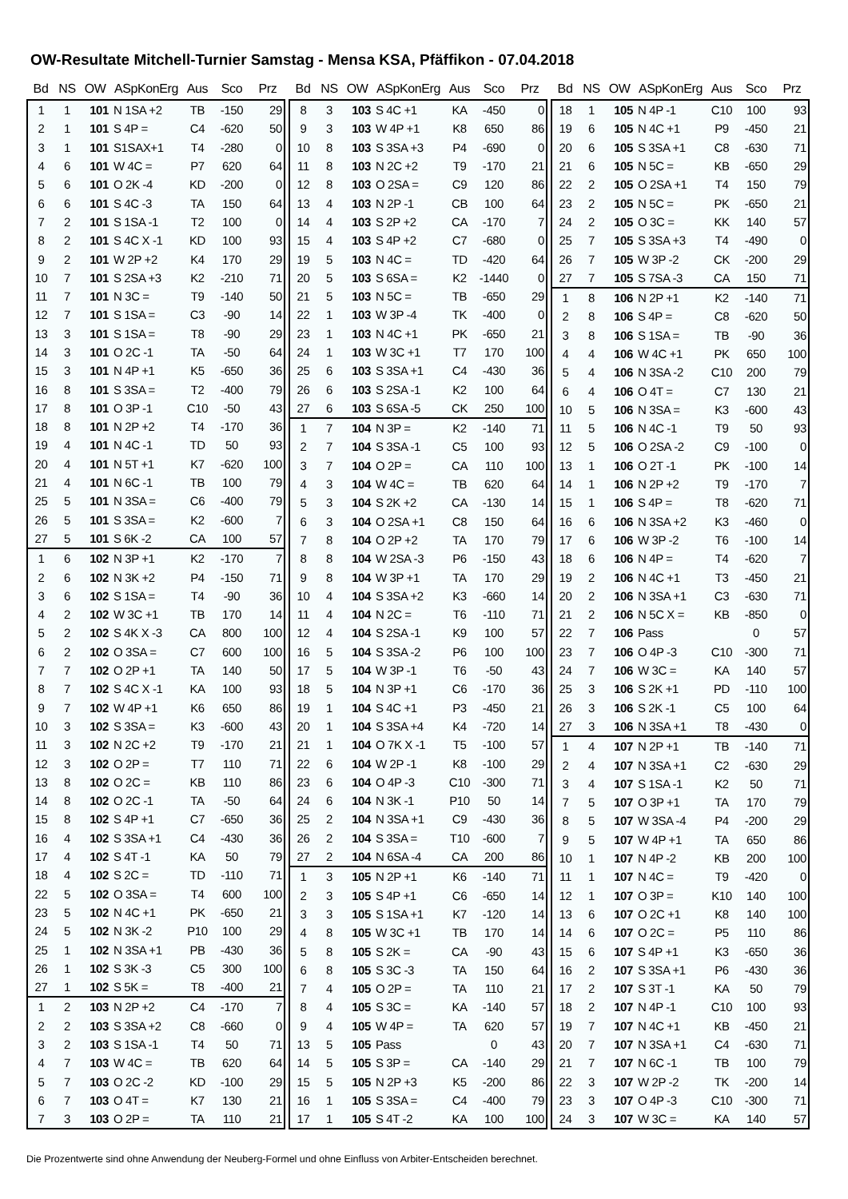OW-Resultate Mitchell-Turnier Samstag - Mensa KSA, Pfäffikon - 07.04.2018
| Bd | NS | OW | ASpKonErg | Aus | Sco | Prz |
| --- | --- | --- | --- | --- | --- | --- |
| 1 | 1 | 101 | N 1SA +2 | TB | -150 | 29 |
| 2 | 1 | 101 | S 4P = | C4 | -620 | 50 |
| 3 | 1 | 101 | S1SAX+1 | T4 | -280 | 0 |
| 4 | 6 | 101 | W 4C = | P7 | 620 | 64 |
| 5 | 6 | 101 | O 2K -4 | KD | -200 | 0 |
| 6 | 6 | 101 | S 4C -3 | TA | 150 | 64 |
| 7 | 2 | 101 | S 1SA -1 | T2 | 100 | 0 |
| 8 | 2 | 101 | S 4C X -1 | KD | 100 | 93 |
| 9 | 2 | 101 | W 2P +2 | K4 | 170 | 29 |
| 10 | 7 | 101 | S 2SA +3 | K2 | -210 | 71 |
| 11 | 7 | 101 | N 3C = | T9 | -140 | 50 |
| 12 | 7 | 101 | S 1SA = | C3 | -90 | 14 |
| 13 | 3 | 101 | S 1SA = | T8 | -90 | 29 |
| 14 | 3 | 101 | O 2C -1 | TA | -50 | 64 |
| 15 | 3 | 101 | N 4P +1 | K5 | -650 | 36 |
| 16 | 8 | 101 | S 3SA = | T2 | -400 | 79 |
| 17 | 8 | 101 | O 3P -1 | C10 | -50 | 43 |
| 18 | 8 | 101 | N 2P +2 | T4 | -170 | 36 |
| 19 | 4 | 101 | N 4C -1 | TD | 50 | 93 |
| 20 | 4 | 101 | N 5T +1 | K7 | -620 | 100 |
| 21 | 4 | 101 | N 6C -1 | TB | 100 | 79 |
| 25 | 5 | 101 | N 3SA = | C6 | -400 | 79 |
| 26 | 5 | 101 | S 3SA = | K2 | -600 | 7 |
| 27 | 5 | 101 | S 6K -2 | CA | 100 | 57 |
| 1 | 6 | 102 | N 3P +1 | K2 | -170 | 7 |
| 2 | 6 | 102 | N 3K +2 | P4 | -150 | 71 |
| 3 | 6 | 102 | S 1SA = | T4 | -90 | 36 |
| 4 | 2 | 102 | W 3C +1 | TB | 170 | 14 |
| 5 | 2 | 102 | S 4K X -3 | CA | 800 | 100 |
| 6 | 2 | 102 | O 3SA = | C7 | 600 | 100 |
| 7 | 7 | 102 | O 2P +1 | TA | 140 | 50 |
| 8 | 7 | 102 | S 4C X -1 | KA | 100 | 93 |
| 9 | 7 | 102 | W 4P +1 | K6 | 650 | 86 |
| 10 | 3 | 102 | S 3SA = | K3 | -600 | 43 |
| 11 | 3 | 102 | N 2C +2 | T9 | -170 | 21 |
| 12 | 3 | 102 | O 2P = | T7 | 110 | 71 |
| 13 | 8 | 102 | O 2C = | KB | 110 | 86 |
| 14 | 8 | 102 | O 2C -1 | TA | -50 | 64 |
| 15 | 8 | 102 | S 4P +1 | C7 | -650 | 36 |
| 16 | 4 | 102 | S 3SA +1 | C4 | -430 | 36 |
| 17 | 4 | 102 | S 4T -1 | KA | 50 | 79 |
| 18 | 4 | 102 | S 2C = | TD | -110 | 71 |
| 22 | 5 | 102 | O 3SA = | T4 | 600 | 100 |
| 23 | 5 | 102 | N 4C +1 | PK | -650 | 21 |
| 24 | 5 | 102 | N 3K -2 | P10 | 100 | 29 |
| 25 | 1 | 102 | N 3SA +1 | PB | -430 | 36 |
| 26 | 1 | 102 | S 3K -3 | C5 | 300 | 100 |
| 27 | 1 | 102 | S 5K = | T8 | -400 | 21 |
| 1 | 2 | 103 | N 2P +2 | C4 | -170 | 7 |
| 2 | 2 | 103 | S 3SA +2 | C8 | -660 | 0 |
| 3 | 2 | 103 | S 1SA -1 | T4 | 50 | 71 |
| 4 | 7 | 103 | W 4C = | TB | 620 | 64 |
| 5 | 7 | 103 | O 2C -2 | KD | -100 | 29 |
| 6 | 7 | 103 | O 4T = | K7 | 130 | 21 |
| 7 | 3 | 103 | O 2P = | TA | 110 | 21 |
| Bd | NS | OW | ASpKonErg | Aus | Sco | Prz |
| --- | --- | --- | --- | --- | --- | --- |
| 8 | 3 | 103 | S 4C +1 | KA | -450 | 0 |
| 9 | 3 | 103 | W 4P +1 | K8 | 650 | 86 |
| 10 | 8 | 103 | S 3SA +3 | P4 | -690 | 0 |
| 11 | 8 | 103 | N 2C +2 | T9 | -170 | 21 |
| 12 | 8 | 103 | O 2SA = | C9 | 120 | 86 |
| 13 | 4 | 103 | N 2P -1 | CB | 100 | 64 |
| 14 | 4 | 103 | S 2P +2 | CA | -170 | 7 |
| 15 | 4 | 103 | S 4P +2 | C7 | -680 | 0 |
| 19 | 5 | 103 | N 4C = | TD | -420 | 64 |
| 20 | 5 | 103 | S 6SA = | K2 | -1440 | 0 |
| 21 | 5 | 103 | N 5C = | TB | -650 | 29 |
| 22 | 1 | 103 | W 3P -4 | TK | -400 | 0 |
| 23 | 1 | 103 | N 4C +1 | PK | -650 | 21 |
| 24 | 1 | 103 | W 3C +1 | T7 | 170 | 100 |
| 25 | 6 | 103 | S 3SA +1 | C4 | -430 | 36 |
| 26 | 6 | 103 | S 2SA -1 | K2 | 100 | 64 |
| 27 | 6 | 103 | S 6SA -5 | CK | 250 | 100 |
| 1 | 7 | 104 | N 3P = | K2 | -140 | 71 |
| 2 | 7 | 104 | S 3SA -1 | C5 | 100 | 93 |
| 3 | 7 | 104 | O 2P = | CA | 110 | 100 |
| 4 | 3 | 104 | W 4C = | TB | 620 | 64 |
| 5 | 3 | 104 | S 2K +2 | CA | -130 | 14 |
| 6 | 3 | 104 | O 2SA +1 | C8 | 150 | 64 |
| 7 | 8 | 104 | O 2P +2 | TA | 170 | 79 |
| 8 | 8 | 104 | W 2SA -3 | P6 | -150 | 43 |
| 9 | 8 | 104 | W 3P +1 | TA | 170 | 29 |
| 10 | 4 | 104 | S 3SA +2 | K3 | -660 | 14 |
| 11 | 4 | 104 | N 2C = | T6 | -110 | 71 |
| 12 | 4 | 104 | S 2SA -1 | K9 | 100 | 57 |
| 16 | 5 | 104 | S 3SA -2 | P6 | 100 | 100 |
| 17 | 5 | 104 | W 3P -1 | T6 | -50 | 43 |
| 18 | 5 | 104 | N 3P +1 | C6 | -170 | 36 |
| 19 | 1 | 104 | S 4C +1 | P3 | -450 | 21 |
| 20 | 1 | 104 | S 3SA +4 | K4 | -720 | 14 |
| 21 | 1 | 104 | O 7K X -1 | T5 | -100 | 57 |
| 22 | 6 | 104 | W 2P -1 | K8 | -100 | 29 |
| 23 | 6 | 104 | O 4P -3 | C10 | -300 | 71 |
| 24 | 6 | 104 | N 3K -1 | P10 | 50 | 14 |
| 25 | 2 | 104 | N 3SA +1 | C9 | -430 | 36 |
| 26 | 2 | 104 | S 3SA = | T10 | -600 | 7 |
| 27 | 2 | 104 | N 6SA -4 | CA | 200 | 86 |
| 1 | 3 | 105 | N 2P +1 | K6 | -140 | 71 |
| 2 | 3 | 105 | S 4P +1 | C6 | -650 | 14 |
| 3 | 3 | 105 | S 1SA +1 | K7 | -120 | 14 |
| 4 | 8 | 105 | W 3C +1 | TB | 170 | 14 |
| 5 | 8 | 105 | S 2K = | CA | -90 | 43 |
| 6 | 8 | 105 | S 3C -3 | TA | 150 | 64 |
| 7 | 4 | 105 | O 2P = | TA | 110 | 21 |
| 8 | 4 | 105 | S 3C = | KA | -140 | 57 |
| 9 | 4 | 105 | W 4P = | TA | 620 | 57 |
| 13 | 5 | 105 | Pass | | 0 | 43 |
| 14 | 5 | 105 | S 3P = | CA | -140 | 29 |
| 15 | 5 | 105 | N 2P +3 | K5 | -200 | 86 |
| 16 | 1 | 105 | S 3SA = | C4 | -400 | 79 |
| 17 | 1 | 105 | S 4T -2 | KA | 100 | 100 |
| Bd | NS | OW | ASpKonErg | Aus | Sco | Prz |
| --- | --- | --- | --- | --- | --- | --- |
| 18 | 1 | 105 | N 4P -1 | C10 | 100 | 93 |
| 19 | 6 | 105 | N 4C +1 | P9 | -450 | 21 |
| 20 | 6 | 105 | S 3SA +1 | C8 | -630 | 71 |
| 21 | 6 | 105 | N 5C = | KB | -650 | 29 |
| 22 | 2 | 105 | O 2SA +1 | T4 | 150 | 79 |
| 23 | 2 | 105 | N 5C = | PK | -650 | 21 |
| 24 | 2 | 105 | O 3C = | KK | 140 | 57 |
| 25 | 7 | 105 | S 3SA +3 | T4 | -490 | 0 |
| 26 | 7 | 105 | W 3P -2 | CK | -200 | 29 |
| 27 | 7 | 105 | S 7SA -3 | CA | 150 | 71 |
| 1 | 8 | 106 | N 2P +1 | K2 | -140 | 71 |
| 2 | 8 | 106 | S 4P = | C8 | -620 | 50 |
| 3 | 8 | 106 | S 1SA = | TB | -90 | 36 |
| 4 | 4 | 106 | W 4C +1 | PK | 650 | 100 |
| 5 | 4 | 106 | N 3SA -2 | C10 | 200 | 79 |
| 6 | 4 | 106 | O 4T = | C7 | 130 | 21 |
| 10 | 5 | 106 | N 3SA = | K3 | -600 | 43 |
| 11 | 5 | 106 | N 4C -1 | T9 | 50 | 93 |
| 12 | 5 | 106 | O 2SA -2 | C9 | -100 | 0 |
| 13 | 1 | 106 | O 2T -1 | PK | -100 | 14 |
| 14 | 1 | 106 | N 2P +2 | T9 | -170 | 7 |
| 15 | 1 | 106 | S 4P = | T8 | -620 | 71 |
| 16 | 6 | 106 | N 3SA +2 | K3 | -460 | 0 |
| 17 | 6 | 106 | W 3P -2 | T6 | -100 | 14 |
| 18 | 6 | 106 | N 4P = | T4 | -620 | 7 |
| 19 | 2 | 106 | N 4C +1 | T3 | -450 | 21 |
| 20 | 2 | 106 | N 3SA +1 | C3 | -630 | 71 |
| 21 | 2 | 106 | N 5C X = | KB | -850 | 0 |
| 22 | 7 | 106 | Pass | | 0 | 57 |
| 23 | 7 | 106 | O 4P -3 | C10 | -300 | 71 |
| 24 | 7 | 106 | W 3C = | KA | 140 | 57 |
| 25 | 3 | 106 | S 2K +1 | PD | -110 | 100 |
| 26 | 3 | 106 | S 2K -1 | C5 | 100 | 64 |
| 27 | 3 | 106 | N 3SA +1 | T8 | -430 | 0 |
| 1 | 4 | 107 | N 2P +1 | TB | -140 | 71 |
| 2 | 4 | 107 | N 3SA +1 | C2 | -630 | 29 |
| 3 | 4 | 107 | S 1SA -1 | K2 | 50 | 71 |
| 7 | 5 | 107 | O 3P +1 | TA | 170 | 79 |
| 8 | 5 | 107 | W 3SA -4 | P4 | -200 | 29 |
| 9 | 5 | 107 | W 4P +1 | TA | 650 | 86 |
| 10 | 1 | 107 | N 4P -2 | KB | 200 | 100 |
| 11 | 1 | 107 | N 4C = | T9 | -420 | 0 |
| 12 | 1 | 107 | O 3P = | K10 | 140 | 100 |
| 13 | 6 | 107 | O 2C +1 | K8 | 140 | 100 |
| 14 | 6 | 107 | O 2C = | P5 | 110 | 86 |
| 15 | 6 | 107 | S 4P +1 | K3 | -650 | 36 |
| 16 | 2 | 107 | S 3SA +1 | P6 | -430 | 36 |
| 17 | 2 | 107 | S 3T -1 | KA | 50 | 79 |
| 18 | 2 | 107 | N 4P -1 | C10 | 100 | 93 |
| 19 | 7 | 107 | N 4C +1 | KB | -450 | 21 |
| 20 | 7 | 107 | N 3SA +1 | C4 | -630 | 71 |
| 21 | 7 | 107 | N 6C -1 | TB | 100 | 79 |
| 22 | 3 | 107 | W 2P -2 | TK | -200 | 14 |
| 23 | 3 | 107 | O 4P -3 | C10 | -300 | 71 |
| 24 | 3 | 107 | W 3C = | KA | 140 | 57 |
Die Prozentwerte sind ohne Anwendung der Neuberg-Formel und ohne Einfluss von Arbiter-Entscheiden berechnet.